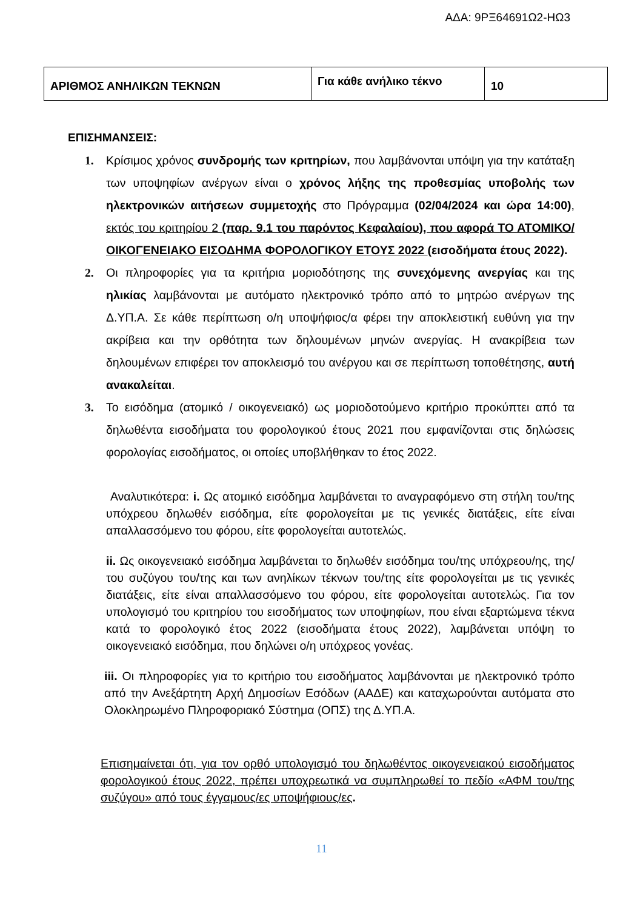ΑΔΑ: 9ΡΞ64691Ω2-ΗΩ3
| ΑΡΙΘΜΟΣ ΑΝΗΛΙΚΩΝ ΤΕΚΝΩΝ | Για κάθε ανήλικο τέκνο | 10 |
ΕΠΙΣΗΜΑΝΣΕΙΣ:
1. Κρίσιμος χρόνος συνδρομής των κριτηρίων, που λαμβάνονται υπόψη για την κατάταξη των υποψηφίων ανέργων είναι ο χρόνος λήξης της προθεσμίας υποβολής των ηλεκτρονικών αιτήσεων συμμετοχής στο Πρόγραμμα (02/04/2024 και ώρα 14:00), εκτός του κριτηρίου 2 (παρ. 9.1 του παρόντος Κεφαλαίου), που αφορά ΤΟ ΑΤΟΜΙΚΟ/ΟΙΚΟΓΕΝΕΙΑΚΟ ΕΙΣΟΔΗΜΑ ΦΟΡΟΛΟΓΙΚΟΥ ΕΤΟΥΣ 2022 (εισοδήματα έτους 2022).
2. Οι πληροφορίες για τα κριτήρια μοριοδότησης της συνεχόμενης ανεργίας και της ηλικίας λαμβάνονται με αυτόματο ηλεκτρονικό τρόπο από το μητρώο ανέργων της Δ.ΥΠ.Α. Σε κάθε περίπτωση ο/η υποψήφιος/α φέρει την αποκλειστική ευθύνη για την ακρίβεια και την ορθότητα των δηλουμένων μηνών ανεργίας. Η ανακρίβεια των δηλουμένων επιφέρει τον αποκλεισμό του ανέργου και σε περίπτωση τοποθέτησης, αυτή ανακαλείται.
3. Το εισόδημα (ατομικό / οικογενειακό) ως μοριοδοτούμενο κριτήριο προκύπτει από τα δηλωθέντα εισοδήματα του φορολογικού έτους 2021 που εμφανίζονται στις δηλώσεις φορολογίας εισοδήματος, οι οποίες υποβλήθηκαν το έτος 2022.
Αναλυτικότερα: i. Ως ατομικό εισόδημα λαμβάνεται το αναγραφόμενο στη στήλη του/της υπόχρεου δηλωθέν εισόδημα, είτε φορολογείται με τις γενικές διατάξεις, είτε είναι απαλλασσόμενο του φόρου, είτε φορολογείται αυτοτελώς.
ii. Ως οικογενειακό εισόδημα λαμβάνεται το δηλωθέν εισόδημα του/της υπόχρεου/ης, της/του συζύγου του/της και των ανηλίκων τέκνων του/της είτε φορολογείται με τις γενικές διατάξεις, είτε είναι απαλλασσόμενο του φόρου, είτε φορολογείται αυτοτελώς. Για τον υπολογισμό του κριτηρίου του εισοδήματος των υποψηφίων, που είναι εξαρτώμενα τέκνα κατά το φορολογικό έτος 2022 (εισοδήματα έτους 2022), λαμβάνεται υπόψη το οικογενειακό εισόδημα, που δηλώνει ο/η υπόχρεος γονέας.
iii. Οι πληροφορίες για το κριτήριο του εισοδήματος λαμβάνονται με ηλεκτρονικό τρόπο από την Ανεξάρτητη Αρχή Δημοσίων Εσόδων (ΑΑΔΕ) και καταχωρούνται αυτόματα στο Ολοκληρωμένο Πληροφοριακό Σύστημα (ΟΠΣ) της Δ.ΥΠ.Α.
Επισημαίνεται ότι, για τον ορθό υπολογισμό του δηλωθέντος οικογενειακού εισοδήματος φορολογικού έτους 2022, πρέπει υποχρεωτικά να συμπληρωθεί το πεδίο «ΑΦΜ του/της συζύγου» από τους έγγαμους/ες υποψήφιους/ες.
11